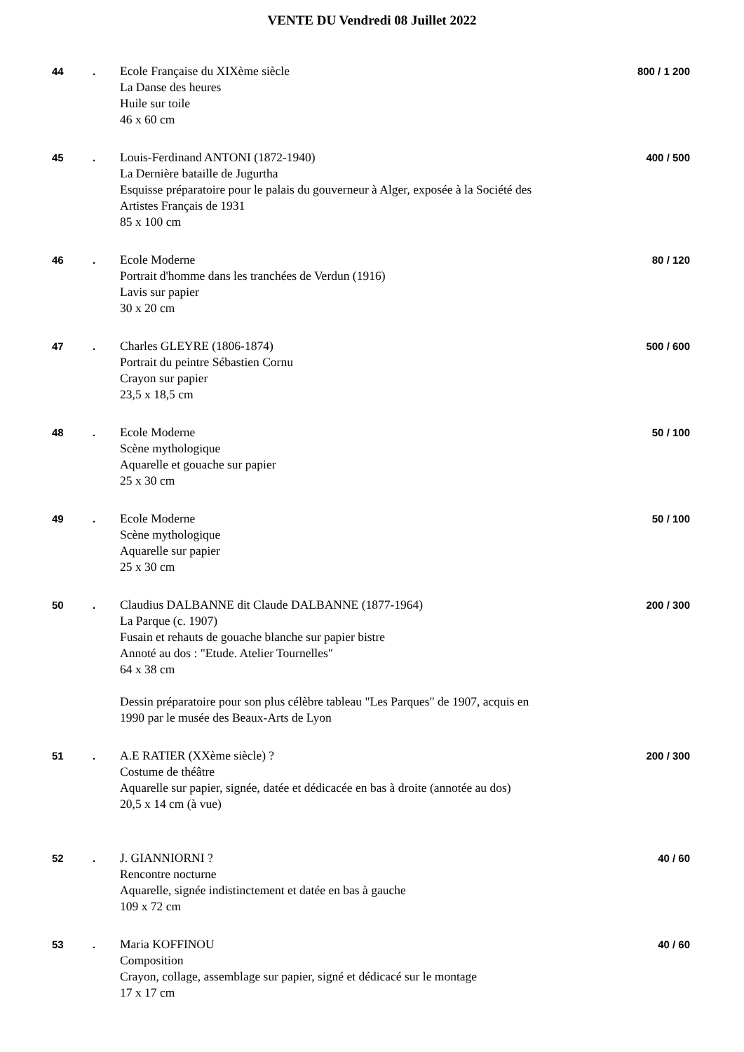VENTE DU Vendredi 08 Juillet 2022
44 .
Ecole Française du XIXème siècle
La Danse des heures
Huile sur toile
46 x 60 cm
800 / 1 200
45 .
Louis-Ferdinand ANTONI (1872-1940)
La Dernière bataille de Jugurtha
Esquisse préparatoire pour le palais du gouverneur à Alger, exposée à la Société des Artistes Français de 1931
85 x 100 cm
400 / 500
46 .
Ecole Moderne
Portrait d'homme dans les tranchées de Verdun (1916)
Lavis sur papier
30 x 20 cm
80 / 120
47 .
Charles GLEYRE (1806-1874)
Portrait du peintre Sébastien Cornu
Crayon sur papier
23,5 x 18,5 cm
500 / 600
48 .
Ecole Moderne
Scène mythologique
Aquarelle et gouache sur papier
25 x 30 cm
50 / 100
49 .
Ecole Moderne
Scène mythologique
Aquarelle sur papier
25 x 30 cm
50 / 100
50 .
Claudius DALBANNE dit Claude DALBANNE (1877-1964)
La Parque (c. 1907)
Fusain et rehauts de gouache blanche sur papier bistre
Annoté au dos : "Etude. Atelier Tournelles"
64 x 38 cm
Dessin préparatoire pour son plus célèbre tableau "Les Parques" de 1907, acquis en 1990 par le musée des Beaux-Arts de Lyon
200 / 300
51 .
A.E RATIER (XXème siècle) ?
Costume de théâtre
Aquarelle sur papier, signée, datée et dédicacée en bas à droite (annotée au dos)
20,5 x 14 cm (à vue)
200 / 300
52 .
J. GIANNIORNI ?
Rencontre nocturne
Aquarelle, signée indistinctement et datée en bas à gauche
109 x 72 cm
40 / 60
53 .
Maria KOFFINOU
Composition
Crayon, collage, assemblage sur papier, signé et dédicacé sur le montage
17 x 17 cm
40 / 60